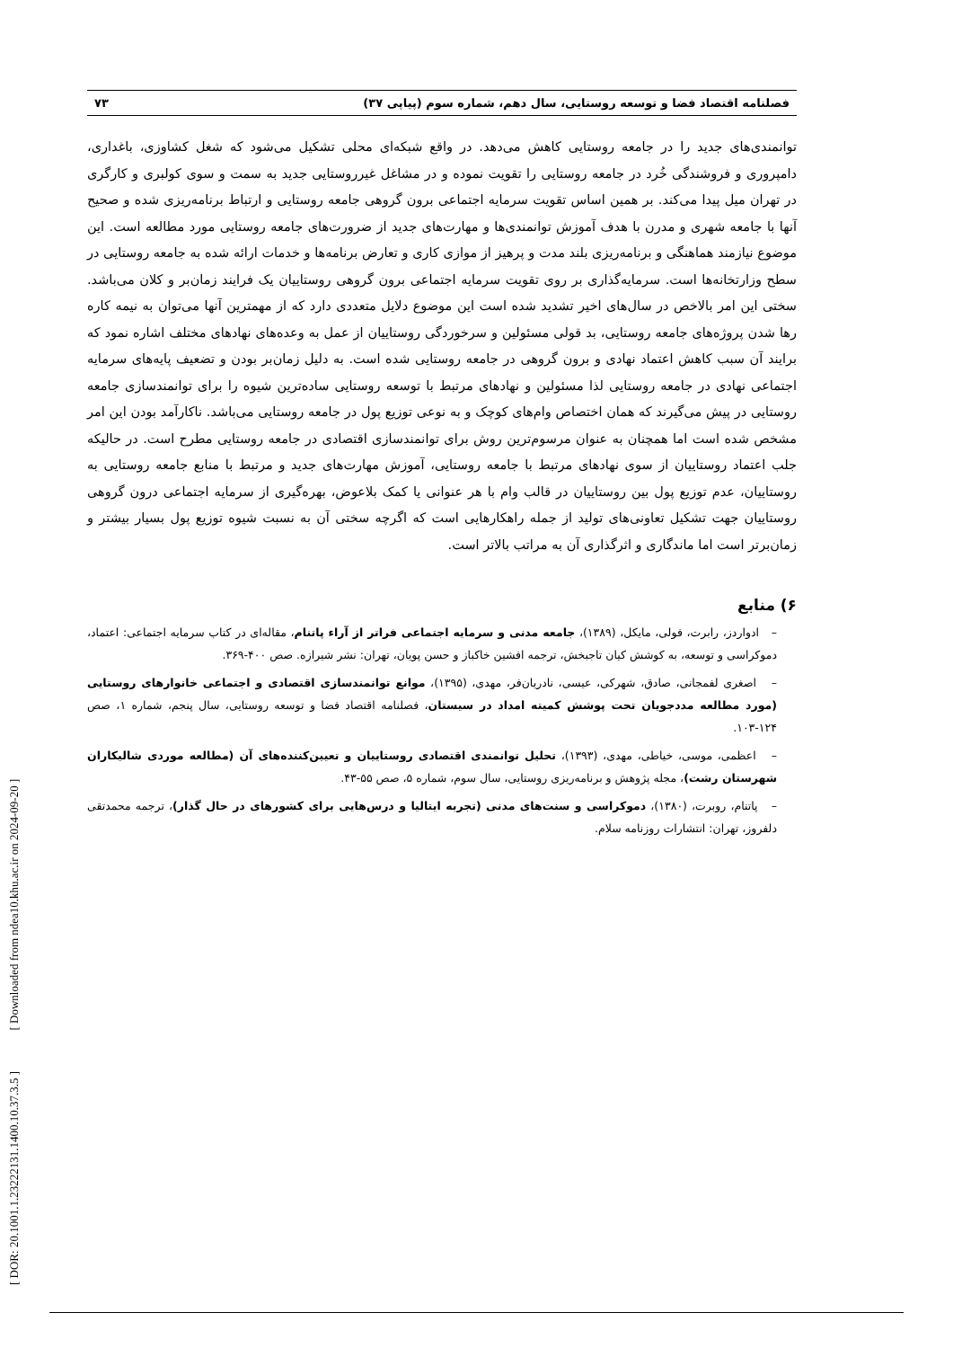[ DOR: 20.1001.1.23222131.1400.10.37.3.5 ] [ Downloaded from ndea10.khu.ac.ir on 2024-09-20 ]
فصلنامه اقتصاد فضا و توسعه روستایی، سال دهم، شماره سوم (پیاپی ۳۷) ۷۳
توانمندی‌های جدید را در جامعه روستایی کاهش می‌دهد. در واقع شبکه‌ای محلی تشکیل می‌شود که شغل کشاوزی، باغداری، دامپروری و فروشندگی خُرد در جامعه روستایی را تقویت نموده و در مشاغل غیرروستایی جدید به سمت و سوی کولبری و کارگری در تهران میل پیدا می‌کند. بر همین اساس تقویت سرمایه اجتماعی برون گروهی جامعه روستایی و ارتباط برنامه‌ریزی شده و صحیح آنها با جامعه شهری و مدرن با هدف آموزش توانمندی‌ها و مهارت‌های جدید از ضرورت‌های جامعه روستایی مورد مطالعه است. این موضوع نیازمند هماهنگی و برنامه‌ریزی بلند مدت و پرهیز از موازی کاری و تعارض برنامه‌ها و خدمات ارائه شده به جامعه روستایی در سطح وزارتخانه‌ها است. سرمایه‌گذاری بر روی تقویت سرمایه اجتماعی برون گروهی روستاییان یک فرایند زمان‌بر و کلان می‌باشد. سختی این امر بالاخص در سال‌های اخیر تشدید شده است این موضوع دلایل متعددی دارد که از مهمترین آنها می‌توان به نیمه کاره رها شدن پروژه‌های جامعه روستایی، بد قولی مسئولین و سرخوردگی روستاییان از عمل به وعده‌های نهادهای مختلف اشاره نمود که برایند آن سبب کاهش اعتماد نهادی و برون گروهی در جامعه روستایی شده است. به دلیل زمان‌بر بودن و تضعیف پایه‌های سرمایه اجتماعی نهادی در جامعه روستایی لذا مسئولین و نهادهای مرتبط با توسعه روستایی ساده‌ترین شیوه را برای توانمندسازی جامعه روستایی در پیش می‌گیرند که همان اختصاص وام‌های کوچک و به نوعی توزیع پول در جامعه روستایی می‌باشد. ناکارآمد بودن این امر مشخص شده است اما همچنان به عنوان مرسوم‌ترین روش برای توانمندسازی اقتصادی در جامعه روستایی مطرح است. در حالیکه جلب اعتماد روستاییان از سوی نهادهای مرتبط با جامعه روستایی، آموزش مهارت‌های جدید و مرتبط با منابع جامعه روستایی به روستاییان، عدم توزیع پول بین روستاییان در قالب وام با هر عنوانی یا کمک بلاعوض، بهره‌گیری از سرمایه اجتماعی درون گروهی روستاییان جهت تشکیل تعاونی‌های تولید از جمله راهکارهایی است که اگرچه سختی آن به نسبت شیوه توزیع پول بسیار بیشتر و زمان‌برتر است اما ماندگاری و اثرگذاری آن به مراتب بالاتر است.
۶) منابع
– ادواردز، رابرت، فولی، مایکل، (۱۳۸۹)، جامعه مدنی و سرمایه اجتماعی فراتر از آراء پاتنام، مقاله‌ای در کتاب سرمایه اجتماعی: اعتماد، دموکراسی و توسعه، به کوشش کیان تاجبخش، ترجمه افشین خاکباز و حسن پویان، تهران: نشر شیرازه. صص ۴۰۰-۳۶۹.
– اصغری لفمجانی، صادق، شهرکی، عیسی، نادریان‌فر، مهدی، (۱۳۹۵)، موانع توانمندسازی اقتصادی و اجتماعی خانوارهای روستایی (مورد مطالعه مددجویان تحت پوشش کمیته امداد در سیستان، فصلنامه اقتصاد فضا و توسعه روستایی، سال پنجم، شماره ۱، صص ۱۲۴-۱۰۳.
– اعظمی، موسی، خیاطی، مهدی، (۱۳۹۳)، تحلیل توانمندی اقتصادی روستاییان و تعیین‌کننده‌های آن (مطالعه موردی شالیکاران شهرستان رشت)، مجله پژوهش و برنامه‌ریزی روستایی، سال سوم، شماره ۵، صص ۵۵-۴۳.
– پاتنام، روبرت، (۱۳۸۰)، دموکراسی و سنت‌های مدنی (تجربه ایتالیا و درس‌هایی برای کشورهای در حال گذار)، ترجمه محمدتقی دلفروز، تهران: انتشارات روزنامه سلام.